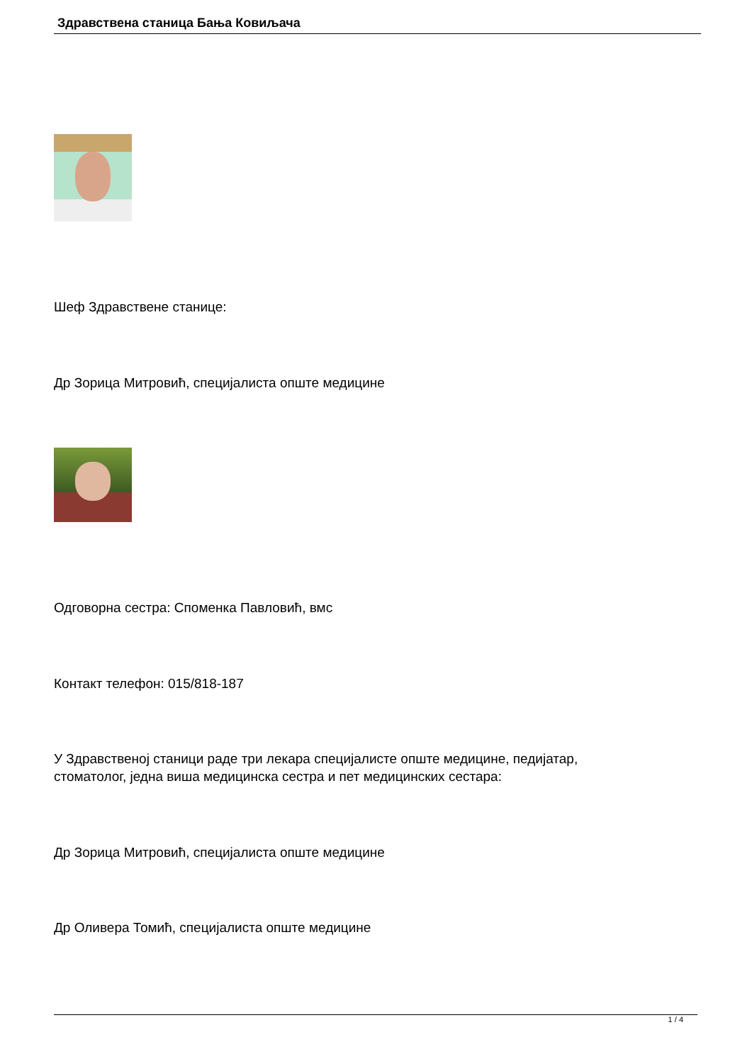Здравствена станица Бања Ковиљача
Шеф Здравствене станице:
Др Зорица Митровић, специјалиста опште медицине
Одговорна сестра: Споменка Павловић, вмс
Контакт телефон: 015/818-187
У Здравственој станици раде три лекара специјалисте опште медицине, педијатар,
стоматолог, једна виша медицинска сестра и пет медицинских сестара:
Др Зорица Митровић, специјалиста опште медицине
Др Оливера Томић, специјалиста опште медицине
1 / 4